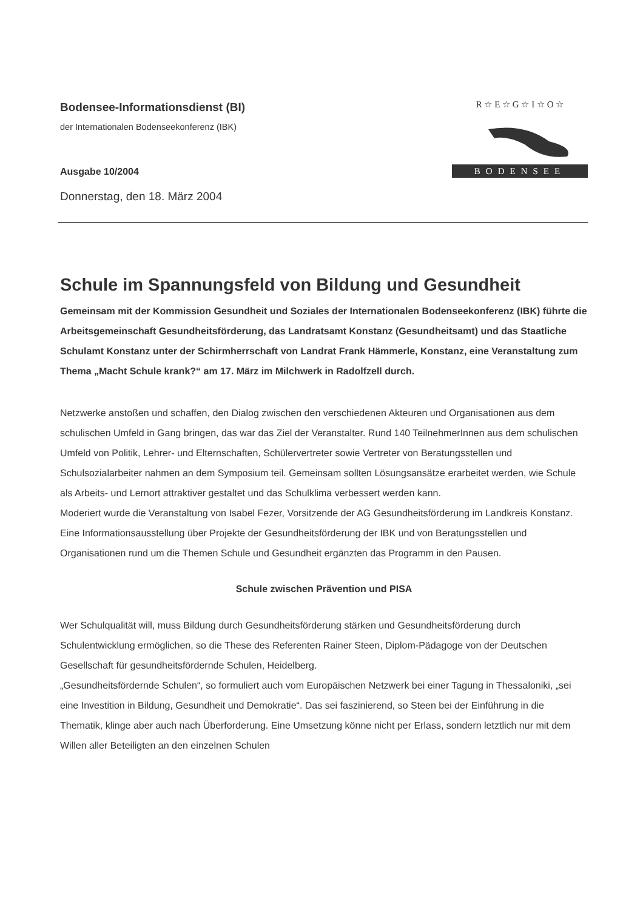Bodensee-Informationsdienst (BI)
der Internationalen Bodenseekonferenz (IBK)
Ausgabe 10/2004
Donnerstag, den 18. März 2004
R ☆ E ☆ G ☆ I ☆ O ☆
BODENSEE
Schule im Spannungsfeld von Bildung und Gesundheit
Gemeinsam mit der Kommission Gesundheit und Soziales der Internationalen Bodenseekonferenz (IBK) führte die Arbeitsgemeinschaft Gesundheitsförderung, das Landratsamt Konstanz (Gesundheitsamt) und das Staatliche Schulamt Konstanz unter der Schirmherrschaft von Landrat Frank Hämmerle, Konstanz, eine Veranstaltung zum Thema „Macht Schule krank?“ am 17. März im Milchwerk in Radolfzell durch.
Netzwerke anstoßen und schaffen, den Dialog zwischen den verschiedenen Akteuren und Organisationen aus dem schulischen Umfeld in Gang bringen, das war das Ziel der Veranstalter. Rund 140 TeilnehmerInnen aus dem schulischen Umfeld von Politik, Lehrer- und Elternschaften, Schülervertreter sowie Vertreter von Beratungsstellen und Schulsozialarbeiter nahmen an dem Symposium teil. Gemeinsam sollten Lösungsansätze erarbeitet werden, wie Schule als Arbeits- und Lernort attraktiver gestaltet und das Schulklima verbessert werden kann.
Moderiert wurde die Veranstaltung von Isabel Fezer, Vorsitzende der AG Gesundheitsförderung im Landkreis Konstanz. Eine Informationsausstellung über Projekte der Gesundheitsförderung der IBK und von Beratungsstellen und Organisationen rund um die Themen Schule und Gesundheit ergänzten das Programm in den Pausen.
Schule zwischen Prävention und PISA
Wer Schulqualität will, muss Bildung durch Gesundheitsförderung stärken und Gesundheitsförderung durch Schulentwicklung ermöglichen, so die These des Referenten Rainer Steen, Diplom-Pädagoge von der Deutschen Gesellschaft für gesundheitsfördernde Schulen, Heidelberg.
„Gesundheitsfördernde Schulen“, so formuliert auch vom Europäischen Netzwerk bei einer Tagung in Thessaloniki, „sei eine Investition in Bildung, Gesundheit und Demokratie“. Das sei faszinierend, so Steen bei der Einführung in die Thematik, klinge aber auch nach Überforderung. Eine Umsetzung könne nicht per Erlass, sondern letztlich nur mit dem Willen aller Beteiligten an den einzelnen Schulen